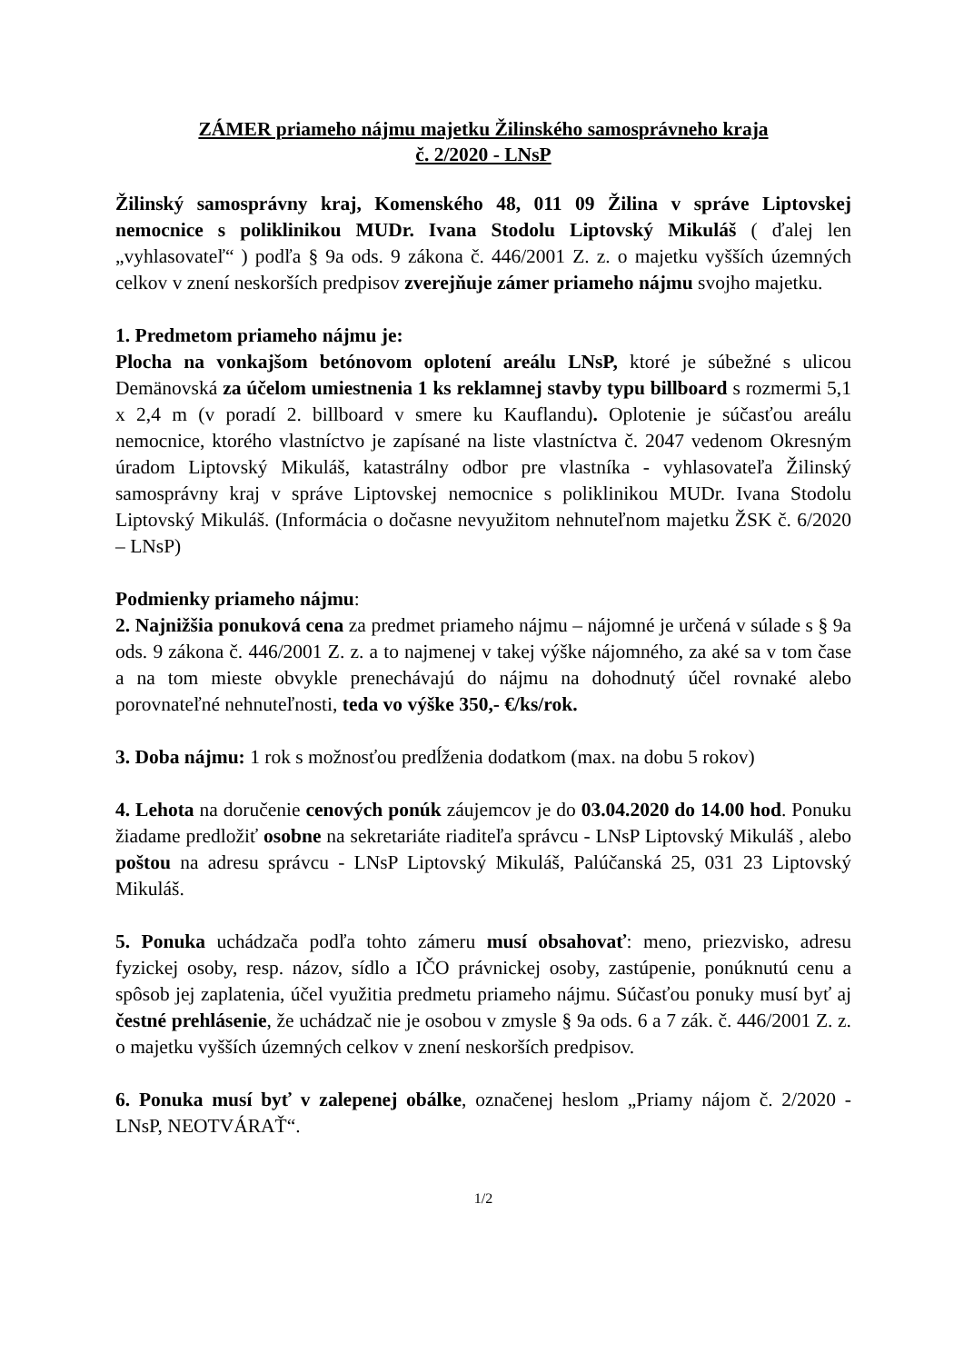ZÁMER priameho nájmu majetku Žilinského samosprávneho kraja
č. 2/2020 - LNsP
Žilinský samosprávny kraj, Komenského 48, 011 09 Žilina v správe Liptovskej nemocnice s poliklinikou MUDr. Ivana Stodolu Liptovský Mikuláš ( ďalej len „vyhlasovateľ“ ) podľa § 9a ods. 9 zákona č. 446/2001 Z. z. o majetku vyšších územných celkov v znení neskorších predpisov zverejňuje zámer priameho nájmu svojho majetku.
1. Predmetom priameho nájmu je:
Plocha na vonkajšom betónovom oplotení areálu LNsP, ktoré je súbežné s ulicou Demänovská za účelom umiestnenia 1 ks reklamnej stavby typu billboard s rozmermi 5,1 x 2,4 m (v poradí 2. billboard v smere ku Kauflandu). Oplotenie je súčasťou areálu nemocnice, ktorého vlastníctvo je zapísané na liste vlastníctva č. 2047 vedenom Okresným úradom Liptovský Mikuláš, katastrálny odbor pre vlastníka - vyhlasovateľa Žilinský samosprávny kraj v správe Liptovskej nemocnice s poliklinikou MUDr. Ivana Stodolu Liptovský Mikuláš. (Informácia o dočasne nevyužitom nehnuteľnom majetku ŽSK č. 6/2020 – LNsP)
Podmienky priameho nájmu:
2. Najnižšia ponuková cena za predmet priameho nájmu – nájomné je určená v súlade s § 9a ods. 9 zákona č. 446/2001 Z. z. a to najmenej v takej výške nájomného, za aké sa v tom čase a na tom mieste obvykle prenechávajú do nájmu na dohodnutý účel rovnaké alebo porovnateľné nehnuteľnosti, teda vo výške 350,- €/ks/rok.
3. Doba nájmu: 1 rok s možnosťou predĺženia dodatkom (max. na dobu 5 rokov)
4. Lehota na doručenie cenových ponúk záujemcov je do 03.04.2020 do 14.00 hod. Ponuku žiadame predložiť osobne na sekretariáte riaditeľa správcu - LNsP Liptovský Mikuláš , alebo poštou na adresu správcu - LNsP Liptovský Mikuláš, Palúčanská 25, 031 23 Liptovský Mikuláš.
5. Ponuka uchádzača podľa tohto zámeru musí obsahovať: meno, priezvisko, adresu fyzickej osoby, resp. názov, sídlo a IČO právnickej osoby, zastúpenie, ponúknutú cenu a spôsob jej zaplatenia, účel využitia predmetu priameho nájmu. Súčasťou ponuky musí byť aj čestné prehlásenie, že uchádzač nie je osobou v zmysle § 9a ods. 6 a 7 zák. č. 446/2001 Z. z. o majetku vyšších územných celkov v znení neskorších predpisov.
6. Ponuka musí byť v zalepenej obálke, označenej heslom „Priamy nájom č. 2/2020 - LNsP, NEOTVÁRAŤ“.
1/2